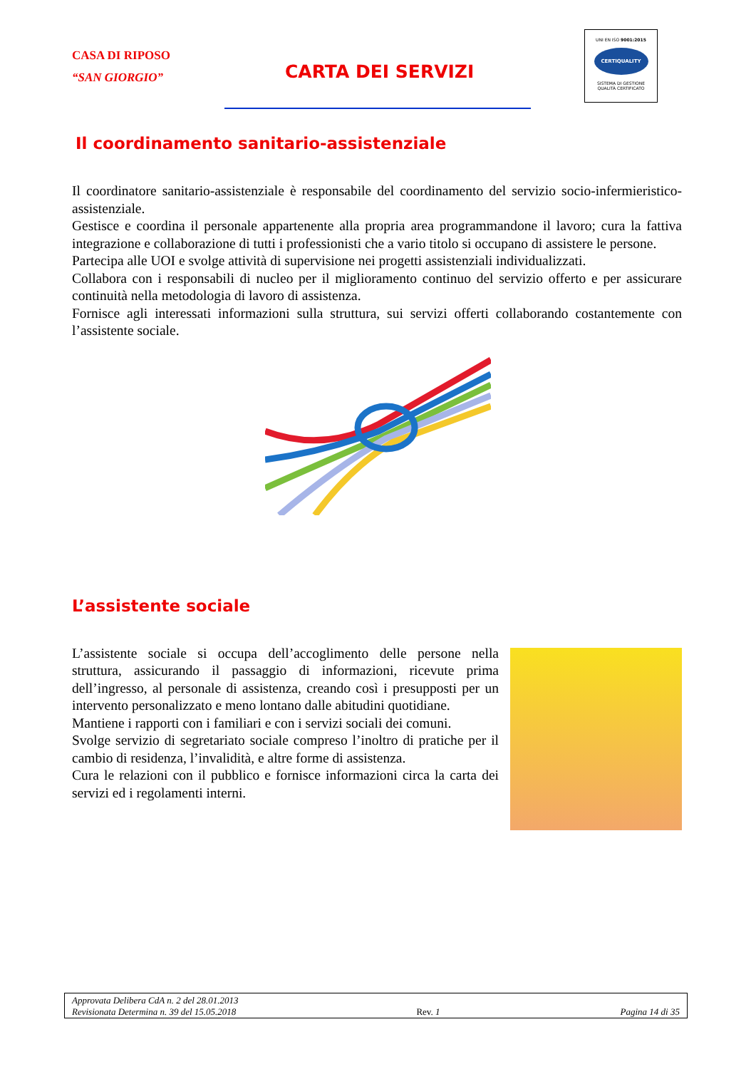CASA DI RIPOSO
“SAN GIORGIO”
CARTA DEI SERVIZI
UNI EN ISO 9001:2015
CERTIQUALITY
SISTEMA DI GESTIONE
QUALITÀ CERTIFICATO
Il coordinamento sanitario-assistenziale
Il coordinatore sanitario-assistenziale è responsabile del coordinamento del servizio socio-infermieristico-assistenziale.
Gestisce e coordina il personale appartenente alla propria area programmandone il lavoro; cura la fattiva integrazione e collaborazione di tutti i professionisti che a vario titolo si occupano di assistere le persone.
Partecipa alle UOI e svolge attività di supervisione nei progetti assistenziali individualizzati.
Collabora con i responsabili di nucleo per il miglioramento continuo del servizio offerto e per assicurare continuità nella metodologia di lavoro di assistenza.
Fornisce agli interessati informazioni sulla struttura, sui servizi offerti collaborando costantemente con l’assistente sociale.
L’assistente sociale
L’assistente sociale si occupa dell’accoglimento delle persone nella struttura, assicurando il passaggio di informazioni, ricevute prima dell’ingresso, al personale di assistenza, creando così i presupposti per un intervento personalizzato e meno lontano dalle abitudini quotidiane.
Mantiene i rapporti con i familiari e con i servizi sociali dei comuni.
Svolge servizio di segretariato sociale compreso l’inoltro di pratiche per il cambio di residenza, l’invalidità, e altre forme di assistenza.
Cura le relazioni con il pubblico e fornisce informazioni circa la carta dei servizi ed i regolamenti interni.
Approvata Delibera CdA n. 2 del 28.01.2013
Revisionata Determina n. 39 del 15.05.2018 Rev. 1 Pagina 14 di 35